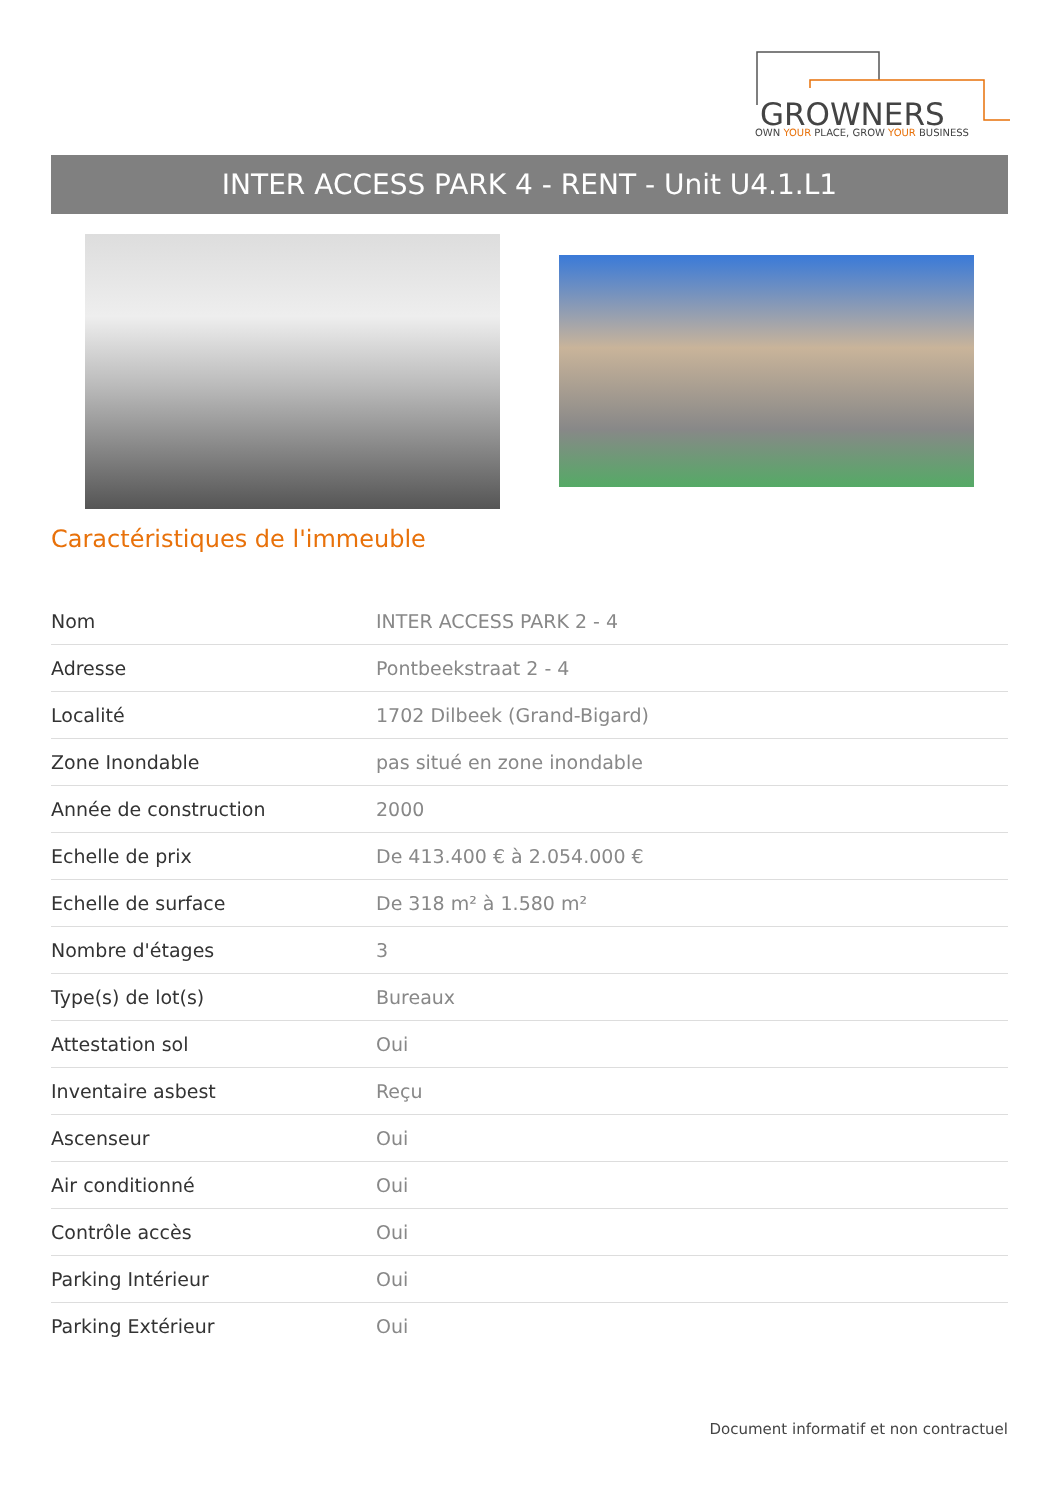GROWNERS
OWN YOUR PLACE, GROW YOUR BUSINESS
INTER ACCESS PARK 4 - RENT - Unit U4.1.L1
Caractéristiques de l'immeuble
| Nom | INTER ACCESS PARK 2 - 4 |
| Adresse | Pontbeekstraat 2 - 4 |
| Localité | 1702 Dilbeek (Grand-Bigard) |
| Zone Inondable | pas situé en zone inondable |
| Année de construction | 2000 |
| Echelle de prix | De 413.400 € à 2.054.000 € |
| Echelle de surface | De 318 m² à 1.580 m² |
| Nombre d'étages | 3 |
| Type(s) de lot(s) | Bureaux |
| Attestation sol | Oui |
| Inventaire asbest | Reçu |
| Ascenseur | Oui |
| Air conditionné | Oui |
| Contrôle accès | Oui |
| Parking Intérieur | Oui |
| Parking Extérieur | Oui |
Document informatif et non contractuel